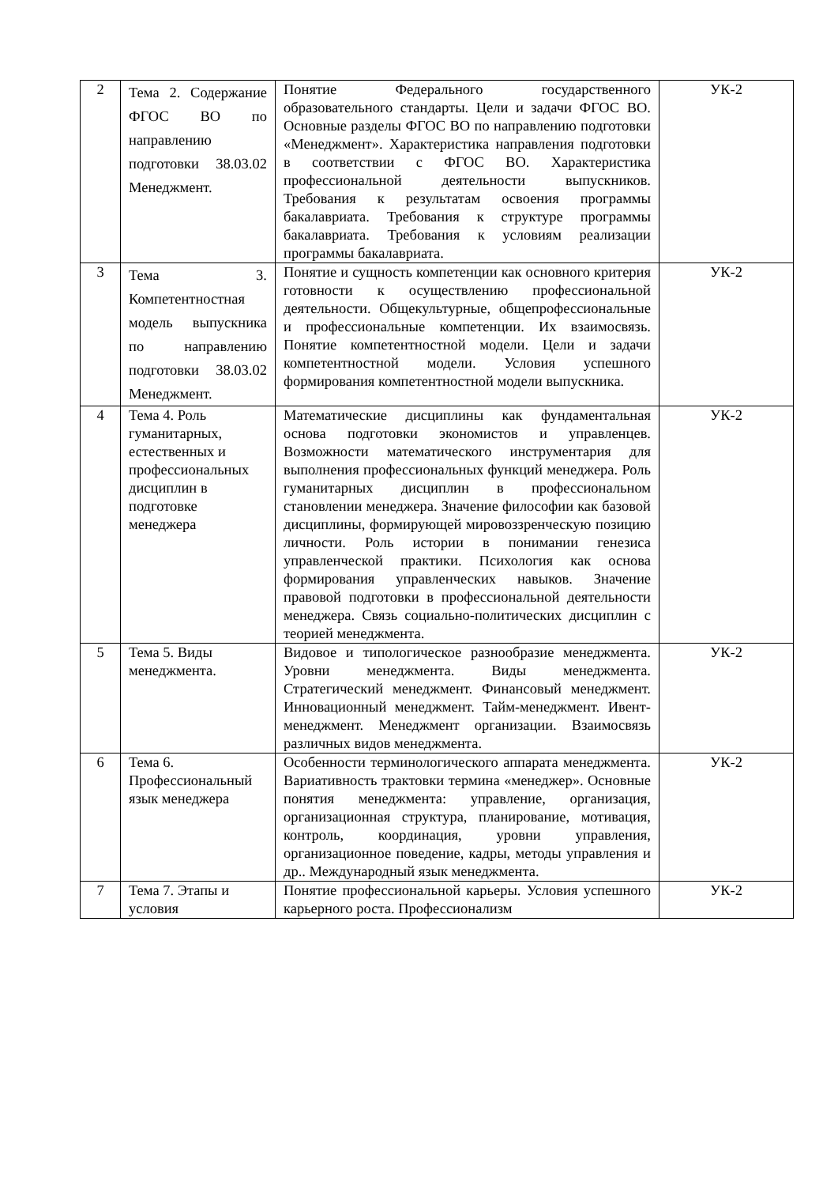| 2 | Тема 2. Содержание ФГОС ВО по направлению подготовки 38.03.02 Менеджмент. | Понятие Федерального государственного образовательного стандарты. Цели и задачи ФГОС ВО. Основные разделы ФГОС ВО по направлению подготовки «Менеджмент». Характеристика направления подготовки в соответствии с ФГОС ВО. Характеристика профессиональной деятельности выпускников. Требования к результатам освоения программы бакалавриата. Требования к структуре программы бакалавриата. Требования к условиям реализации программы бакалавриата. | УК-2 |
| 3 | Тема 3. Компетентностная модель выпускника по направлению подготовки 38.03.02 Менеджмент. | Понятие и сущность компетенции как основного критерия готовности к осуществлению профессиональной деятельности. Общекультурные, общепрофессиональные и профессиональные компетенции. Их взаимосвязь. Понятие компетентностной модели. Цели и задачи компетентностной модели. Условия успешного формирования компетентностной модели выпускника. | УК-2 |
| 4 | Тема 4. Роль гуманитарных, естественных и профессиональных дисциплин в подготовке менеджера | Математические дисциплины как фундаментальная основа подготовки экономистов и управленцев. Возможности математического инструментария для выполнения профессиональных функций менеджера. Роль гуманитарных дисциплин в профессиональном становлении менеджера. Значение философии как базовой дисциплины, формирующей мировоззренческую позицию личности. Роль истории в понимании генезиса управленческой практики. Психология как основа формирования управленческих навыков. Значение правовой подготовки в профессиональной деятельности менеджера. Связь социально-политических дисциплин с теорией менеджмента. | УК-2 |
| 5 | Тема 5. Виды менеджмента. | Видовое и типологическое разнообразие менеджмента. Уровни менеджмента. Виды менеджмента. Стратегический менеджмент. Финансовый менеджмент. Инновационный менеджмент. Тайм-менеджмент. Ивент-менеджмент. Менеджмент организации. Взаимосвязь различных видов менеджмента. | УК-2 |
| 6 | Тема 6. Профессиональный язык менеджера | Особенности терминологического аппарата менеджмента. Вариативность трактовки термина «менеджер». Основные понятия менеджмента: управление, организация, организационная структура, планирование, мотивация, контроль, координация, уровни управления, организационное поведение, кадры, методы управления и др.. Международный язык менеджмента. | УК-2 |
| 7 | Тема 7. Этапы и условия | Понятие профессиональной карьеры. Условия успешного карьерного роста. Профессионализм | УК-2 |